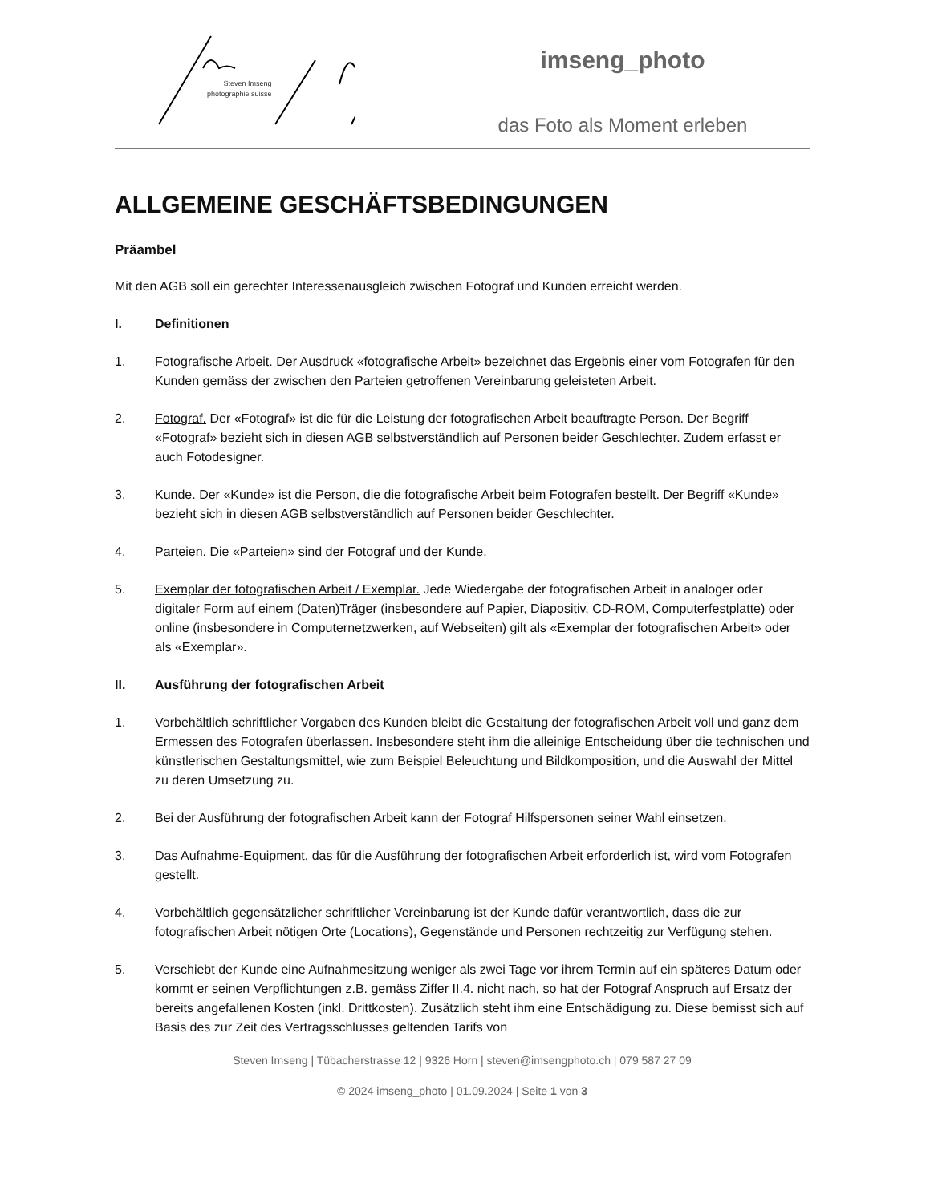Steven Imseng
photographie suisse
imseng_photo
das Foto als Moment erleben
ALLGEMEINE GESCHÄFTSBEDINGUNGEN
Präambel
Mit den AGB soll ein gerechter Interessenausgleich zwischen Fotograf und Kunden erreicht werden.
I. Definitionen
1. Fotografische Arbeit. Der Ausdruck «fotografische Arbeit» bezeichnet das Ergebnis einer vom Fotografen für den Kunden gemäss der zwischen den Parteien getroffenen Vereinbarung geleisteten Arbeit.
2. Fotograf. Der «Fotograf» ist die für die Leistung der fotografischen Arbeit beauftragte Person. Der Begriff «Fotograf» bezieht sich in diesen AGB selbstverständlich auf Personen beider Geschlechter. Zudem erfasst er auch Fotodesigner.
3. Kunde. Der «Kunde» ist die Person, die die fotografische Arbeit beim Fotografen bestellt. Der Begriff «Kunde» bezieht sich in diesen AGB selbstverständlich auf Personen beider Geschlechter.
4. Parteien. Die «Parteien» sind der Fotograf und der Kunde.
5. Exemplar der fotografischen Arbeit / Exemplar. Jede Wiedergabe der fotografischen Arbeit in analoger oder digitaler Form auf einem (Daten)Träger (insbesondere auf Papier, Diapositiv, CD-ROM, Computerfestplatte) oder online (insbesondere in Computernetzwerken, auf Webseiten) gilt als «Exemplar der fotografischen Arbeit» oder als «Exemplar».
II. Ausführung der fotografischen Arbeit
1. Vorbehältlich schriftlicher Vorgaben des Kunden bleibt die Gestaltung der fotografischen Arbeit voll und ganz dem Ermessen des Fotografen überlassen. Insbesondere steht ihm die alleinige Entscheidung über die technischen und künstlerischen Gestaltungsmittel, wie zum Beispiel Beleuchtung und Bildkomposition, und die Auswahl der Mittel zu deren Umsetzung zu.
2. Bei der Ausführung der fotografischen Arbeit kann der Fotograf Hilfspersonen seiner Wahl einsetzen.
3. Das Aufnahme-Equipment, das für die Ausführung der fotografischen Arbeit erforderlich ist, wird vom Fotografen gestellt.
4. Vorbehältlich gegensätzlicher schriftlicher Vereinbarung ist der Kunde dafür verantwortlich, dass die zur fotografischen Arbeit nötigen Orte (Locations), Gegenstände und Personen rechtzeitig zur Verfügung stehen.
5. Verschiebt der Kunde eine Aufnahmesitzung weniger als zwei Tage vor ihrem Termin auf ein späteres Datum oder kommt er seinen Verpflichtungen z.B. gemäss Ziffer II.4. nicht nach, so hat der Fotograf Anspruch auf Ersatz der bereits angefallenen Kosten (inkl. Drittkosten). Zusätzlich steht ihm eine Entschädigung zu. Diese bemisst sich auf Basis des zur Zeit des Vertragsschlusses geltenden Tarifs von
Steven Imseng | Tübacherstrasse 12 | 9326 Horn | steven@imsengphoto.ch | 079 587 27 09
© 2024 imseng_photo | 01.09.2024 | Seite 1 von 3